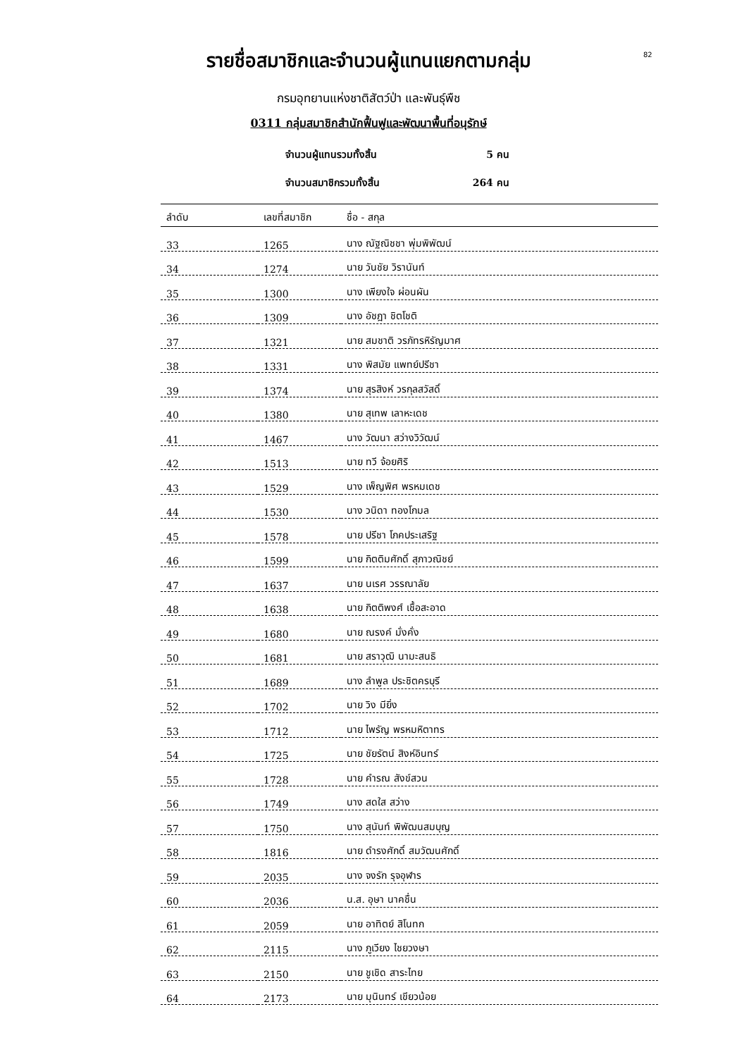82
รายชื่อสมาชิกและจำนวนผู้แทนแยกตามกลุ่ม
กรมอุทยานแห่งชาติสัตว์ป่า และพันธุ์พืช
0311 กลุ่มสมาชิกสำนักฟื้นฟูและพัฒนาพื้นที่อนุรักษ์
จำนวนผู้แทนรวมทั้งสิ้น 5 คน
จำนวนสมาชิกรวมทั้งสิ้น 264 คน
| ลำดับ | เลขที่สมาชิก | ชื่อ - สกุล |
| --- | --- | --- |
| 33 | 1265 | นาง ณัฐณิชชา พุ่มพิพัฒน์ |
| 34 | 1274 | นาย วันชัย วิรานันท์ |
| 35 | 1300 | นาง เพียงใจ ผ่อนผัน |
| 36 | 1309 | นาง อัชฎา ชิตโชติ |
| 37 | 1321 | นาย สมชาติ วรภัทรหิรัญมาศ |
| 38 | 1331 | นาง พิสมัย แพทย์ปรีชา |
| 39 | 1374 | นาย สุรสิงห์ วรกุลสวัสดิ์ |
| 40 | 1380 | นาย สุเทพ เลาหะเดช |
| 41 | 1467 | นาง วัฒนา สว่างวิวัฒน์ |
| 42 | 1513 | นาย ทวี จ้อยศิริ |
| 43 | 1529 | นาง เพ็ญพิศ พรหมเดช |
| 44 | 1530 | นาง วนิดา ทองโกมล |
| 45 | 1578 | นาย ปรีชา โภคประเสริฐ |
| 46 | 1599 | นาย กิตติมศักดิ์ สุภาวณิชย์ |
| 47 | 1637 | นาย นเรศ วรรณาลัย |
| 48 | 1638 | นาย กิตติพงศ์ เชื้อสะอาด |
| 49 | 1680 | นาย ณรงค์ มั่งคั่ง |
| 50 | 1681 | นาย สราวุฒิ นามะสนธิ |
| 51 | 1689 | นาง ลำพูล ประชิตครบุรี |
| 52 | 1702 | นาย วิง มียิ่ง |
| 53 | 1712 | นาย ไพรัญ พรหมหิตาทร |
| 54 | 1725 | นาย ชัยรัตน์ สิงห์อินทร์ |
| 55 | 1728 | นาย คำรณ สังข์สวน |
| 56 | 1749 | นาง สดใส สว่าง |
| 57 | 1750 | นาง สุนันท์ พิพัฒนสมบุญ |
| 58 | 1816 | นาย ดำรงศักดิ์ สมวัฒนศักดิ์ |
| 59 | 2035 | นาง จงรัก รุจอุฬาร |
| 60 | 2036 | น.ส. อุษา นาคชื่น |
| 61 | 2059 | นาย อาทิตย์ สิโนทก |
| 62 | 2115 | นาง ภูเวียง ไชยวงษา |
| 63 | 2150 | นาย ชูเชิด สาระไทย |
| 64 | 2173 | นาย มุนินทร์ เขียวน้อย |